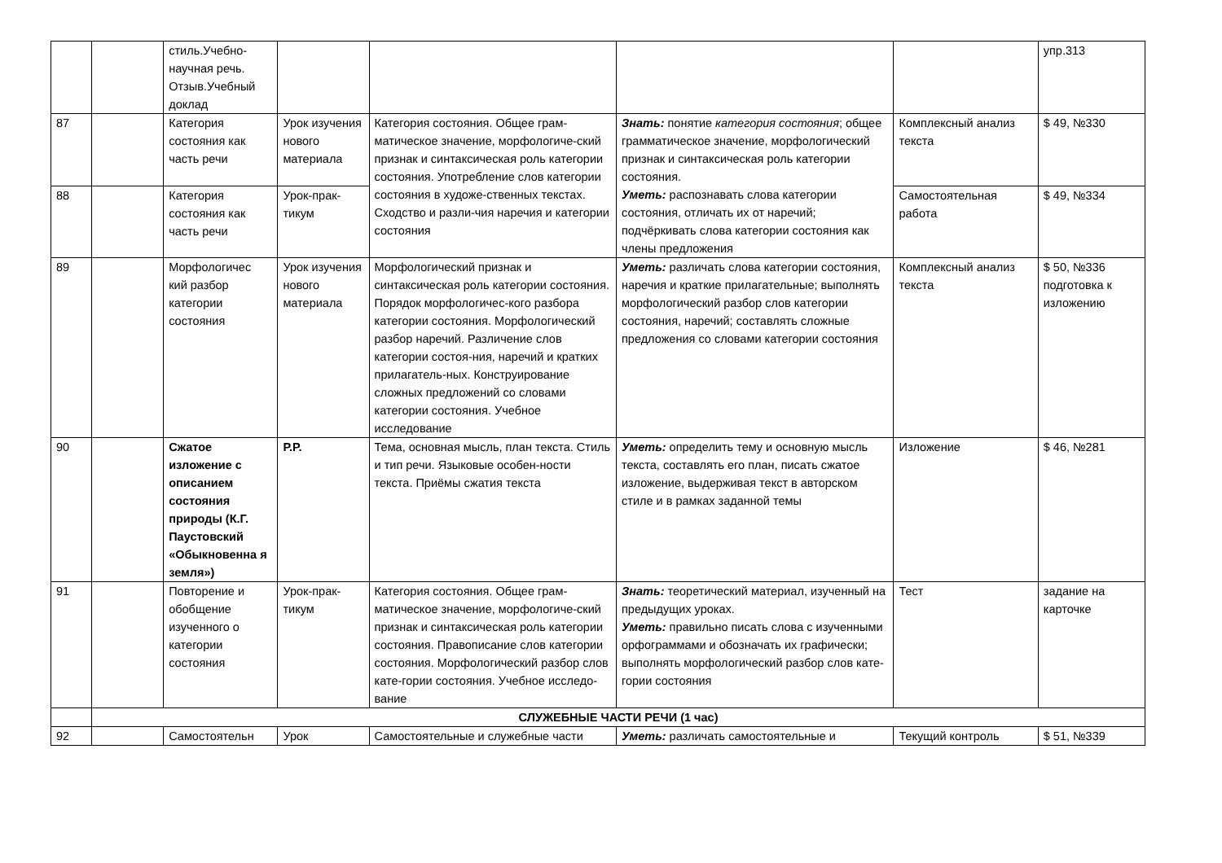| | | стиль.Учебно-научная речь. Отзыв.Учебный доклад | | | | | упр.313 |
| 87 | | Категория состояния как часть речи | Урок изучения нового материала | Категория состояния. Общее грам-матическое значение, морфологиче-ский признак и синтаксическая роль категории состояния. Употребление слов категории состояния в художе-ственных текстах. Сходство и разли-чия наречия и категории состояния | Знать: понятие категория состояния ; общее грамматическое значение, морфологический признак и синтаксическая роль категории состояния. Уметь: распознавать слова категории состояния, отличать их от наречий; подчёркивать слова категории состояния как члены предложения | Комплексный анализ текста | $ 49, №330 |
| 88 | | Категория состояния как часть речи | Урок-прак-тикум | | | Самостоятельная работа | $ 49, №334 |
| 89 | | Морфологичес кий разбор категории состояния | Урок изучения нового материала | Морфологический признак и синтаксическая роль категории состояния. Порядок морфологичес-кого разбора категории состояния. Морфологический разбор наречий. Различение слов категории состоя-ния, наречий и кратких прилагатель-ных. Конструирование сложных предложений со словами категории состояния. Учебное исследование | Уметь: различать слова категории состояния, наречия и краткие прилагательные; выполнять морфологический разбор слов категории состояния, наречий; составлять сложные предложения со словами категории состояния | Комплексный анализ текста | $ 50, №336 подготовка к изложению |
| 90 | | Сжатое изложение с описанием состояния природы (К.Г. Паустовский «Обыкновенна я земля») | Р.Р. | Тема, основная мысль, план текста. Стиль и тип речи. Языковые особен-ности текста. Приёмы сжатия текста | Уметь: определить тему и основную мысль текста, составлять его план, писать сжатое изложение, выдерживая текст в авторском стиле и в рамках заданной темы | Изложение | $ 46, №281 |
| 91 | | Повторение и обобщение изученного о категории состояния | Урок-прак-тикум | Категория состояния. Общее грам-матическое значение, морфологиче-ский признак и синтаксическая роль категории состояния. Правописание слов категории состояния. Морфологический разбор слов кате-гории состояния. Учебное исследо-вание | Знать: теоретический материал, изученный на предыдущих уроках. Уметь: правильно писать слова с изученными орфограммами и обозначать их графически; выполнять морфологический разбор слов кате-гории состояния | Тест | задание на карточке |
| | СЛУЖЕБНЫЕ ЧАСТИ РЕЧИ (1 час) | | | | | | |
| 92 | | Самостоятельн | Урок | Самостоятельные и служебные части | Уметь: различать самостоятельные и | Текущий контроль | $ 51, №339 |